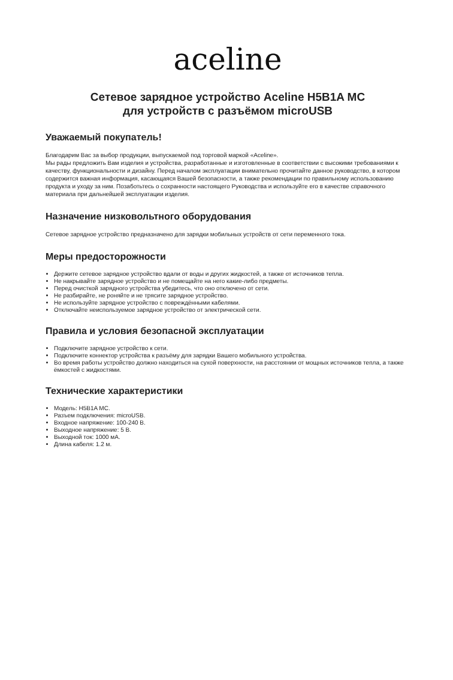aceline
Сетевое зарядное устройство Aceline H5B1A MC
для устройств с разъёмом microUSB
Уважаемый покупатель!
Благодарим Вас за выбор продукции, выпускаемой под торговой маркой «Aceline».
Мы рады предложить Вам изделия и устройства, разработанные и изготовленные в соответствии с высокими требованиями к качеству, функциональности и дизайну. Перед началом эксплуатации внимательно прочитайте данное руководство, в котором содержится важная информация, касающаяся Вашей безопасности, а также рекомендации по правильному использованию продукта и уходу за ним. Позаботьтесь о сохранности настоящего Руководства и используйте его в качестве справочного материала при дальнейшей эксплуатации изделия.
Назначение низковольтного оборудования
Сетевое зарядное устройство предназначено для зарядки мобильных устройств от сети переменного тока.
Меры предосторожности
Держите сетевое зарядное устройство вдали от воды и других жидкостей, а также от источников тепла.
Не накрывайте зарядное устройство и не помещайте на него какие-либо предметы.
Перед очисткой зарядного устройства убедитесь, что оно отключено от сети.
Не разбирайте, не роняйте и не трясите зарядное устройство.
Не используйте зарядное устройство с повреждёнными кабелями.
Отключайте неиспользуемое зарядное устройство от электрической сети.
Правила и условия безопасной эксплуатации
Подключите зарядное устройство к сети.
Подключите коннектор устройства к разъёму для зарядки Вашего мобильного устройства.
Во время работы устройство должно находиться на сухой поверхности, на расстоянии от мощных источников тепла, а также ёмкостей с жидкостями.
Технические характеристики
Модель: H5B1A MC.
Разъем подключения: microUSB.
Входное напряжение: 100-240 В.
Выходное напряжение: 5 В.
Выходной ток: 1000 мА.
Длина кабеля: 1.2 м.